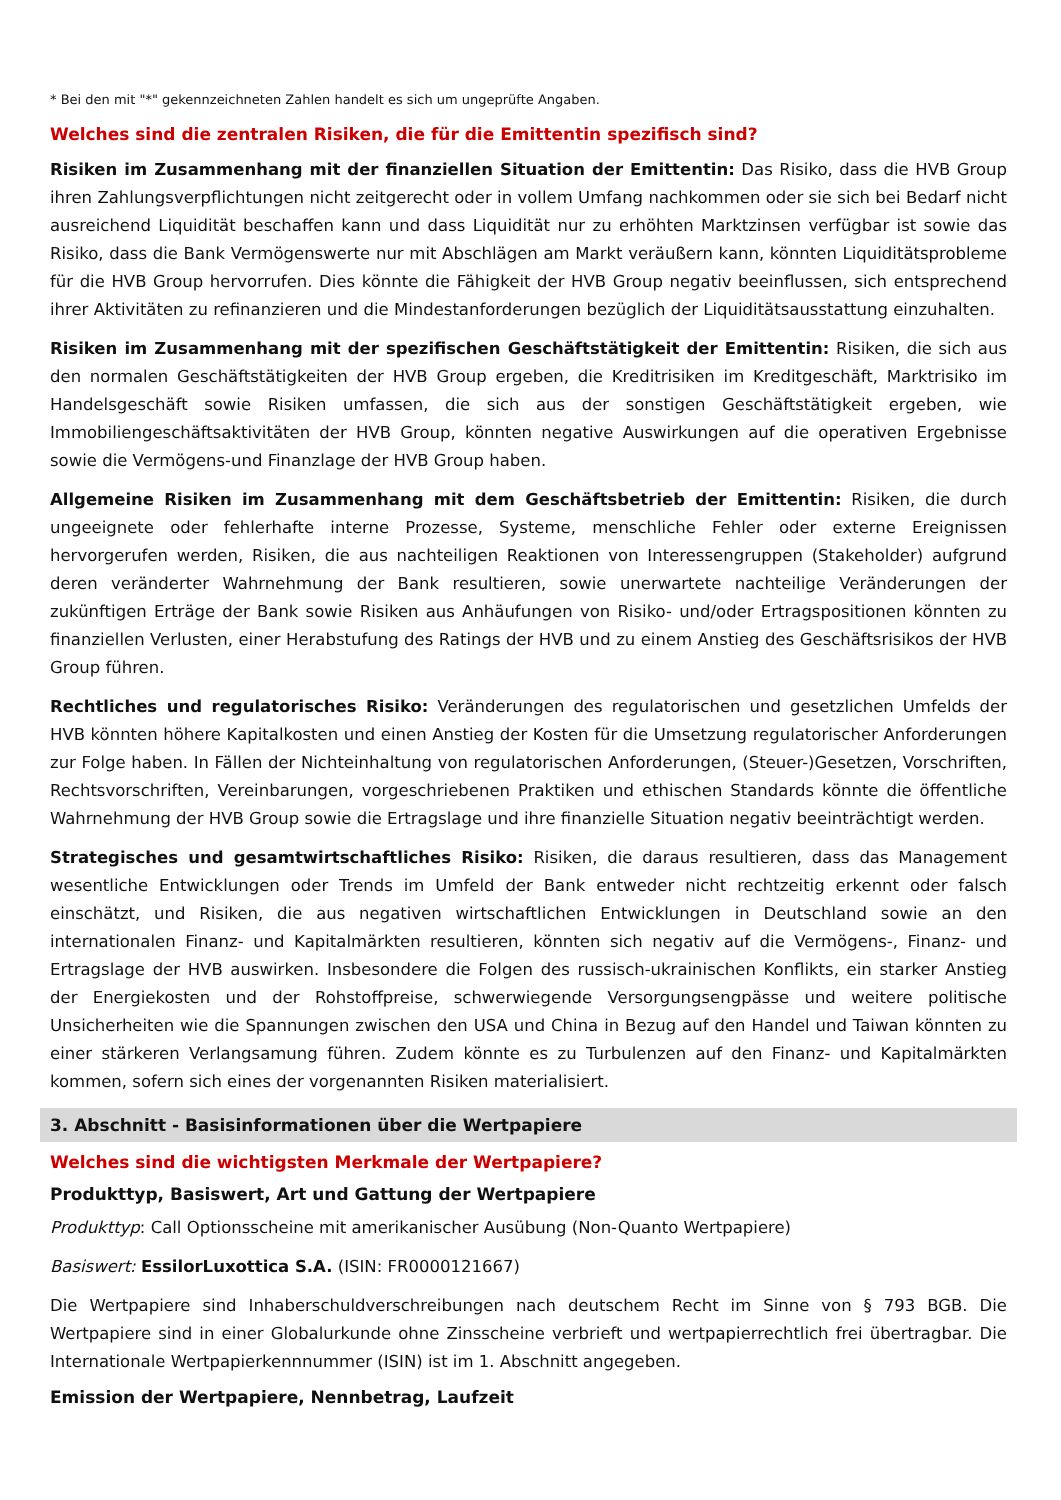* Bei den mit "*" gekennzeichneten Zahlen handelt es sich um ungeprüfte Angaben.
Welches sind die zentralen Risiken, die für die Emittentin spezifisch sind?
Risiken im Zusammenhang mit der finanziellen Situation der Emittentin: Das Risiko, dass die HVB Group ihren Zahlungsverpflichtungen nicht zeitgerecht oder in vollem Umfang nachkommen oder sie sich bei Bedarf nicht ausreichend Liquidität beschaffen kann und dass Liquidität nur zu erhöhten Marktzinsen verfügbar ist sowie das Risiko, dass die Bank Vermögenswerte nur mit Abschlägen am Markt veräußern kann, könnten Liquiditätsprobleme für die HVB Group hervorrufen. Dies könnte die Fähigkeit der HVB Group negativ beeinflussen, sich entsprechend ihrer Aktivitäten zu refinanzieren und die Mindestanforderungen bezüglich der Liquiditätsausstattung einzuhalten.
Risiken im Zusammenhang mit der spezifischen Geschäftstätigkeit der Emittentin: Risiken, die sich aus den normalen Geschäftstätigkeiten der HVB Group ergeben, die Kreditrisiken im Kreditgeschäft, Marktrisiko im Handelsgeschäft sowie Risiken umfassen, die sich aus der sonstigen Geschäftstätigkeit ergeben, wie Immobiliengeschäftsaktivitäten der HVB Group, könnten negative Auswirkungen auf die operativen Ergebnisse sowie die Vermögens-und Finanzlage der HVB Group haben.
Allgemeine Risiken im Zusammenhang mit dem Geschäftsbetrieb der Emittentin: Risiken, die durch ungeeignete oder fehlerhafte interne Prozesse, Systeme, menschliche Fehler oder externe Ereignissen hervorgerufen werden, Risiken, die aus nachteiligen Reaktionen von Interessengruppen (Stakeholder) aufgrund deren veränderter Wahrnehmung der Bank resultieren, sowie unerwartete nachteilige Veränderungen der zukünftigen Erträge der Bank sowie Risiken aus Anhäufungen von Risiko- und/oder Ertragspositionen könnten zu finanziellen Verlusten, einer Herabstufung des Ratings der HVB und zu einem Anstieg des Geschäftsrisikos der HVB Group führen.
Rechtliches und regulatorisches Risiko: Veränderungen des regulatorischen und gesetzlichen Umfelds der HVB könnten höhere Kapitalkosten und einen Anstieg der Kosten für die Umsetzung regulatorischer Anforderungen zur Folge haben. In Fällen der Nichteinhaltung von regulatorischen Anforderungen, (Steuer-)Gesetzen, Vorschriften, Rechtsvorschriften, Vereinbarungen, vorgeschriebenen Praktiken und ethischen Standards könnte die öffentliche Wahrnehmung der HVB Group sowie die Ertragslage und ihre finanzielle Situation negativ beeinträchtigt werden.
Strategisches und gesamtwirtschaftliches Risiko: Risiken, die daraus resultieren, dass das Management wesentliche Entwicklungen oder Trends im Umfeld der Bank entweder nicht rechtzeitig erkennt oder falsch einschätzt, und Risiken, die aus negativen wirtschaftlichen Entwicklungen in Deutschland sowie an den internationalen Finanz- und Kapitalmärkten resultieren, könnten sich negativ auf die Vermögens-, Finanz- und Ertragslage der HVB auswirken. Insbesondere die Folgen des russisch-ukrainischen Konflikts, ein starker Anstieg der Energiekosten und der Rohstoffpreise, schwerwiegende Versorgungsengpässe und weitere politische Unsicherheiten wie die Spannungen zwischen den USA und China in Bezug auf den Handel und Taiwan könnten zu einer stärkeren Verlangsamung führen. Zudem könnte es zu Turbulenzen auf den Finanz- und Kapitalmärkten kommen, sofern sich eines der vorgenannten Risiken materialisiert.
3. Abschnitt - Basisinformationen über die Wertpapiere
Welches sind die wichtigsten Merkmale der Wertpapiere?
Produkttyp, Basiswert, Art und Gattung der Wertpapiere
Produkttyp: Call Optionsscheine mit amerikanischer Ausübung (Non-Quanto Wertpapiere)
Basiswert: EssilorLuxottica S.A. (ISIN: FR0000121667)
Die Wertpapiere sind Inhaberschuldverschreibungen nach deutschem Recht im Sinne von § 793 BGB. Die Wertpapiere sind in einer Globalurkunde ohne Zinsscheine verbrieft und wertpapierrechtlich frei übertragbar. Die Internationale Wertpapierkennnummer (ISIN) ist im 1. Abschnitt angegeben.
Emission der Wertpapiere, Nennbetrag, Laufzeit